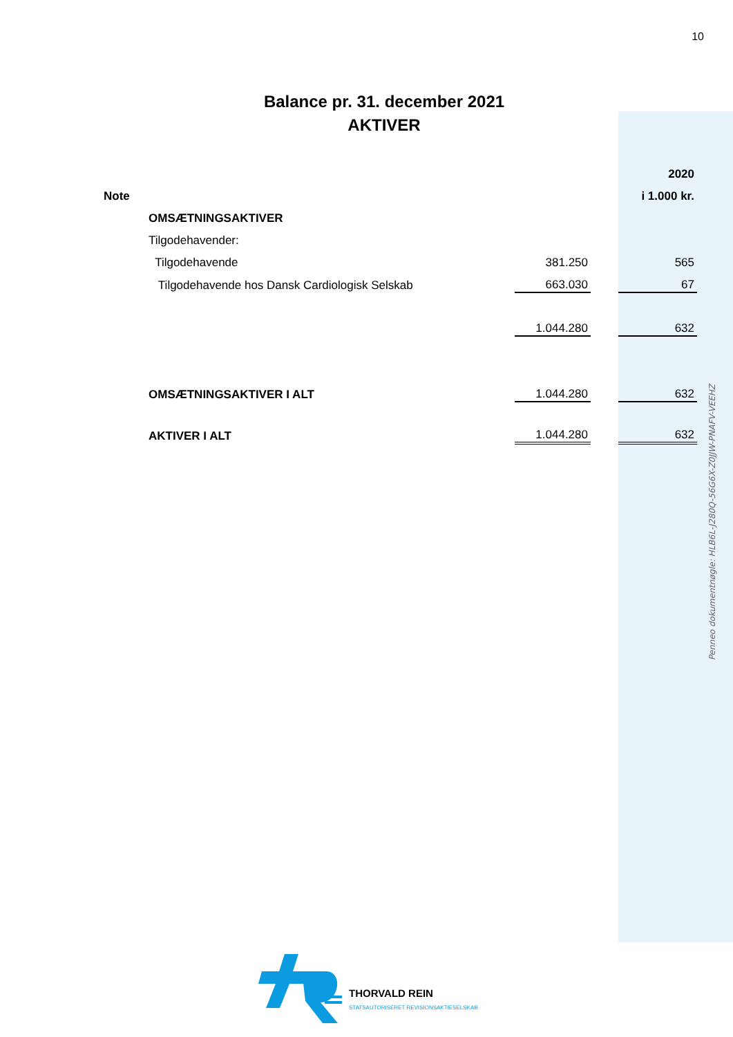10
Balance pr. 31. december 2021
AKTIVER
| | | | | 2020 |
| Note | | | | i 1.000 kr. |
| | OMSÆTNINGSAKTIVER | | | |
| | Tilgodehavender: | | | |
| | Tilgodehavende | 381.250 | | 565 |
| | Tilgodehavende hos Dansk Cardiologisk Selskab | 663.030 | | 67 |
| | | 1.044.280 | | 632 |
| | OMSÆTNINGSAKTIVER I ALT | 1.044.280 | | 632 |
| | AKTIVER I ALT | 1.044.280 | | 632 |
Penneo dokumentnøgle: HLB6L-J280Q-56G6X-Z0JJW-PNAFV-VEEHZ
THORVALD REIN
STATSAUTORISERET REVISIONSAKTIESELSKAB